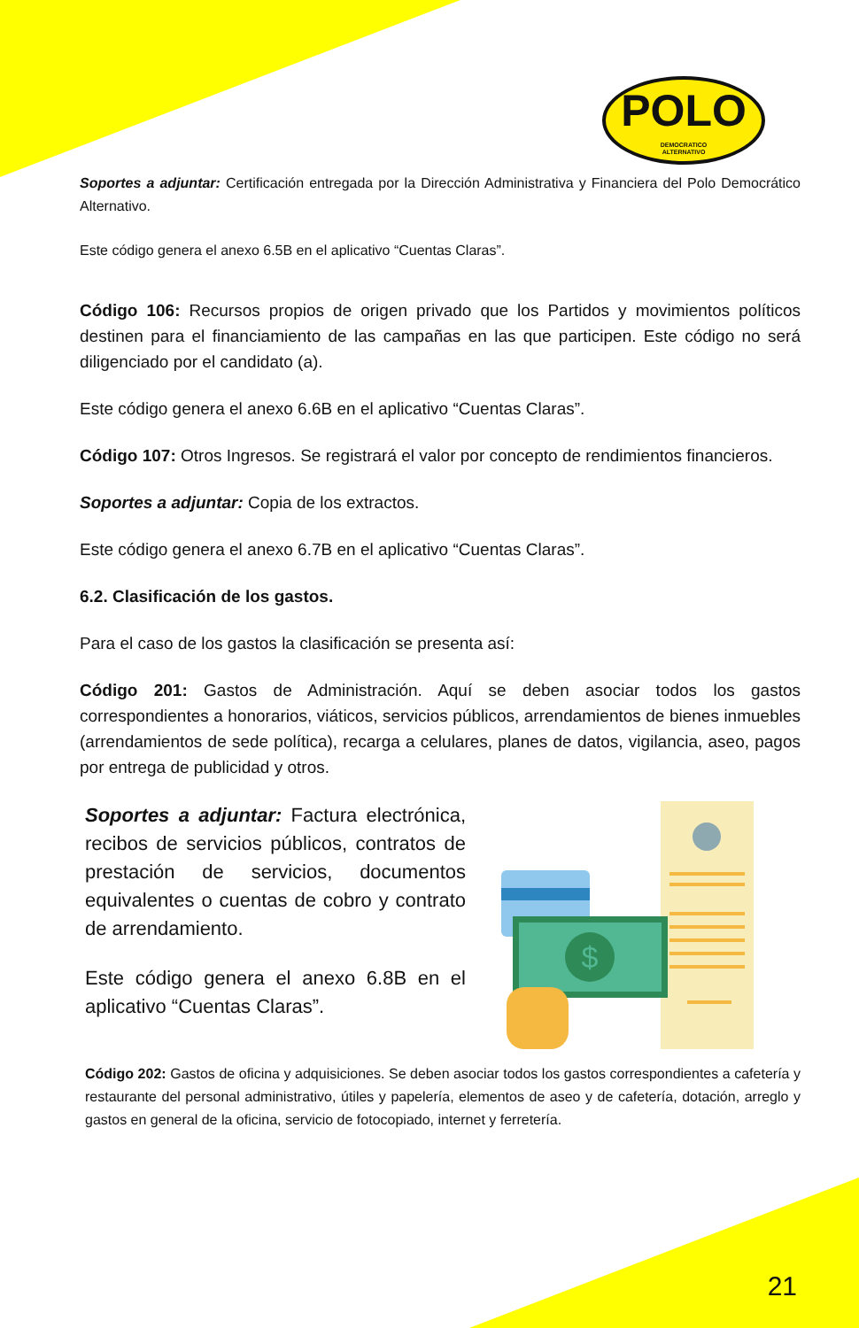POLO
DEMOCRATICO
ALTERNATIVO
Soportes a adjuntar: Certificación entregada por la Dirección Administrativa y Financiera del Polo Democrático Alternativo.
Este código genera el anexo 6.5B en el aplicativo “Cuentas Claras”.
Código 106: Recursos propios de origen privado que los Partidos y movimientos políticos destinen para el financiamiento de las campañas en las que participen. Este código no será diligenciado por el candidato (a).
Este código genera el anexo 6.6B en el aplicativo “Cuentas Claras”.
Código 107: Otros Ingresos. Se registrará el valor por concepto de rendimientos financieros.
Soportes a adjuntar: Copia de los extractos.
Este código genera el anexo 6.7B en el aplicativo “Cuentas Claras”.
6.2. Clasificación de los gastos.
Para el caso de los gastos la clasificación se presenta así:
Código 201: Gastos de Administración. Aquí se deben asociar todos los gastos correspondientes a honorarios, viáticos, servicios públicos, arrendamientos de bienes inmuebles (arrendamientos de sede política), recarga a celulares, planes de datos, vigilancia, aseo, pagos por entrega de publicidad y otros.
Soportes a adjuntar: Factura electrónica, recibos de servicios públicos, contratos de prestación de servicios, documentos equivalentes o cuentas de cobro y contrato de arrendamiento.
Este código genera el anexo 6.8B en el aplicativo “Cuentas Claras”.
$
Código 202: Gastos de oficina y adquisiciones. Se deben asociar todos los gastos correspondientes a cafetería y restaurante del personal administrativo, útiles y papelería, elementos de aseo y de cafetería, dotación, arreglo y gastos en general de la oficina, servicio de fotocopiado, internet y ferretería.
21